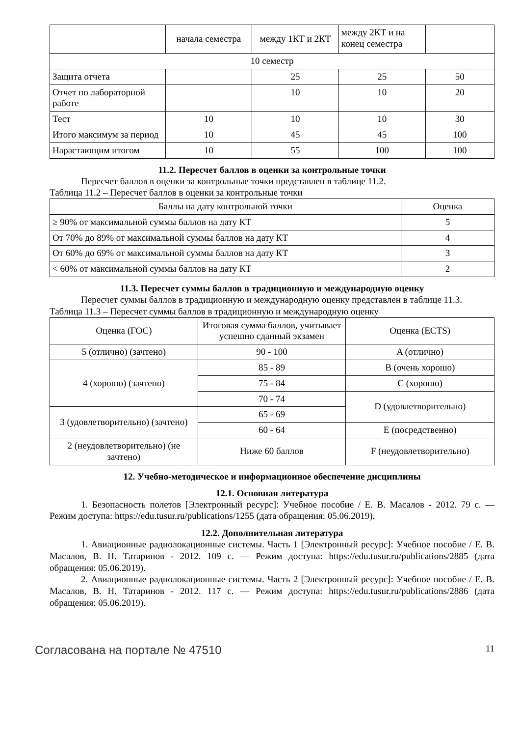| | начала семестра | между 1КТ и 2КТ | между 2КТ и на конец семестра | |
| 10 семестр | | | | |
| Защита отчета | | 25 | 25 | 50 |
| Отчет по лабораторной работе | | 10 | 10 | 20 |
| Тест | 10 | 10 | 10 | 30 |
| Итого максимум за период | 10 | 45 | 45 | 100 |
| Нарастающим итогом | 10 | 55 | 100 | 100 |
11.2. Пересчет баллов в оценки за контрольные точки
Пересчет баллов в оценки за контрольные точки представлен в таблице 11.2.
Таблица 11.2 – Пересчет баллов в оценки за контрольные точки
| Баллы на дату контрольной точки | Оценка |
| --- | --- |
| ≥ 90% от максимальной суммы баллов на дату КТ | 5 |
| От 70% до 89% от максимальной суммы баллов на дату КТ | 4 |
| От 60% до 69% от максимальной суммы баллов на дату КТ | 3 |
| < 60% от максимальной суммы баллов на дату КТ | 2 |
11.3. Пересчет суммы баллов в традиционную и международную оценку
Пересчет суммы баллов в традиционную и международную оценку представлен в таблице 11.3.
Таблица 11.3 – Пересчет суммы баллов в традиционную и международную оценку
| Оценка (ГОС) | Итоговая сумма баллов, учитывает успешно сданный экзамен | Оценка (ECTS) |
| --- | --- | --- |
| 5 (отлично) (зачтено) | 90 - 100 | A (отлично) |
| 4 (хорошо) (зачтено) | 85 - 89 | B (очень хорошо) |
| | 75 - 84 | C (хорошо) |
| | 70 - 74 | D (удовлетворительно) |
| 3 (удовлетворительно) (зачтено) | 65 - 69 | |
| | 60 - 64 | E (посредственно) |
| 2 (неудовлетворительно) (не зачтено) | Ниже 60 баллов | F (неудовлетворительно) |
12. Учебно-методическое и информационное обеспечение дисциплины
12.1. Основная литература
1. Безопасность полетов [Электронный ресурс]: Учебное пособие / Е. В. Масалов - 2012. 79 с. — Режим доступа: https://edu.tusur.ru/publications/1255 (дата обращения: 05.06.2019).
12.2. Дополнительная литература
1. Авиационные радиолокационные системы. Часть 1 [Электронный ресурс]: Учебное пособие / Е. В. Масалов, В. Н. Татаринов - 2012. 109 с. — Режим доступа: https://edu.tusur.ru/publications/2885 (дата обращения: 05.06.2019).
2. Авиационные радиолокационные системы. Часть 2 [Электронный ресурс]: Учебное пособие / Е. В. Масалов, В. Н. Татаринов - 2012. 117 с. — Режим доступа: https://edu.tusur.ru/publications/2886 (дата обращения: 05.06.2019).
Согласована на портале № 47510 11